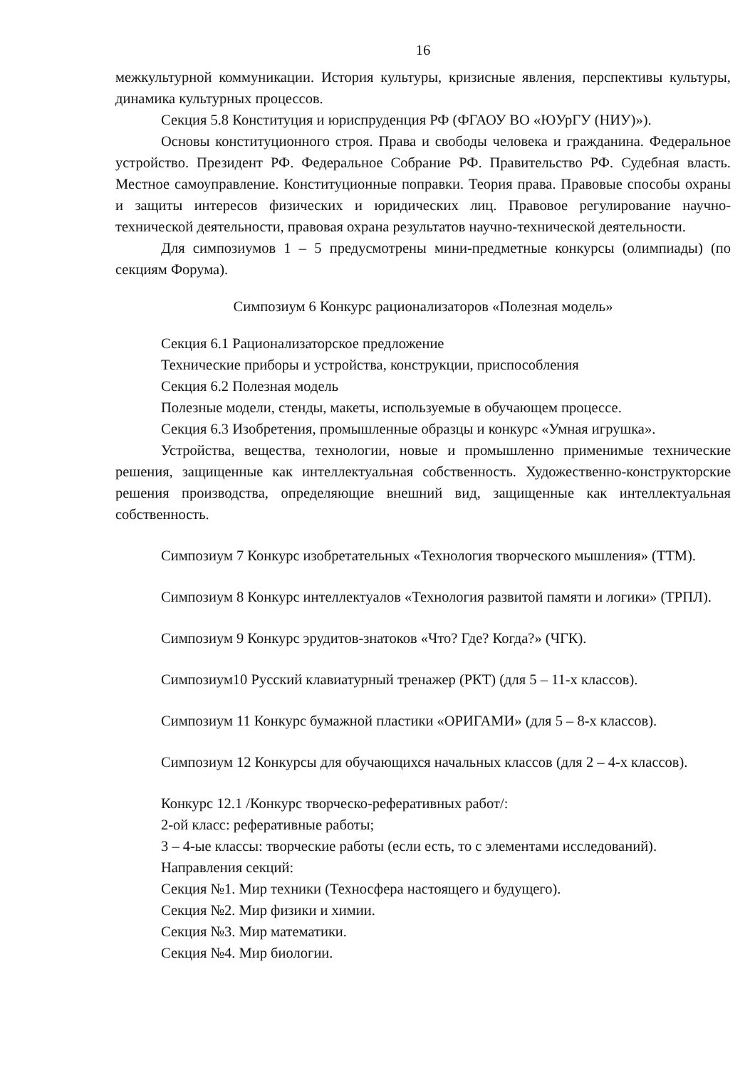16
межкультурной коммуникации. История культуры, кризисные явления, перспективы культуры, динамика культурных процессов.
Секция 5.8 Конституция и юриспруденция РФ (ФГАОУ ВО «ЮУрГУ (НИУ)»).
Основы конституционного строя. Права и свободы человека и гражданина. Федеральное устройство. Президент РФ. Федеральное Собрание РФ. Правительство РФ. Судебная власть. Местное самоуправление. Конституционные поправки. Теория права. Правовые способы охраны и защиты интересов физических и юридических лиц. Правовое регулирование научно-технической деятельности, правовая охрана результатов научно-технической деятельности.
Для симпозиумов 1 – 5 предусмотрены мини-предметные конкурсы (олимпиады) (по секциям Форума).
Симпозиум 6 Конкурс рационализаторов «Полезная модель»
Секция 6.1 Рационализаторское предложение
Технические приборы и устройства, конструкции, приспособления
Секция 6.2 Полезная модель
Полезные модели, стенды, макеты, используемые в обучающем процессе.
Секция 6.3 Изобретения, промышленные образцы и конкурс «Умная игрушка».
Устройства, вещества, технологии, новые и промышленно применимые технические решения, защищенные как интеллектуальная собственность. Художественно-конструкторские решения производства, определяющие внешний вид, защищенные как интеллектуальная собственность.
Симпозиум 7 Конкурс изобретательных «Технология творческого мышления» (ТТМ).
Симпозиум 8 Конкурс интеллектуалов «Технология развитой памяти и логики» (ТРПЛ).
Симпозиум 9 Конкурс эрудитов-знатоков «Что? Где? Когда?» (ЧГК).
Симпозиум10 Русский клавиатурный тренажер (РКТ) (для 5 – 11-х классов).
Симпозиум 11 Конкурс бумажной пластики «ОРИГАМИ» (для 5 – 8-х классов).
Симпозиум 12 Конкурсы для обучающихся начальных классов (для 2 – 4-х классов).
Конкурс 12.1 /Конкурс творческо-реферативных работ/:
2-ой класс: реферативные работы;
3 – 4-ые классы: творческие работы (если есть, то с элементами исследований).
Направления секций:
Секция №1. Мир техники (Техносфера настоящего и будущего).
Секция №2. Мир физики и химии.
Секция №3. Мир математики.
Секция №4. Мир биологии.